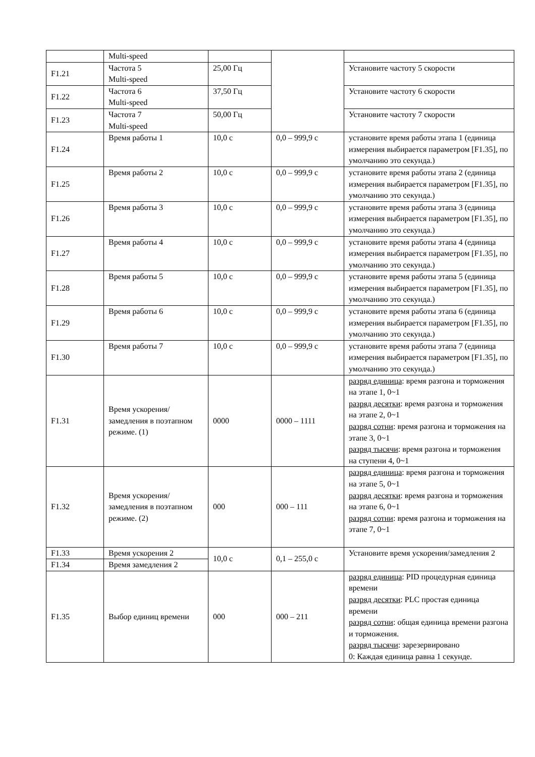| | Multi-speed | | | |
| F1.21 | Частота 5 Multi-speed | 25,00 Гц | | Установите частоту 5 скорости |
| F1.22 | Частота 6 Multi-speed | 37,50 Гц | | Установите частоту 6 скорости |
| F1.23 | Частота 7 Multi-speed | 50,00 Гц | | Установите частоту 7 скорости |
| F1.24 | Время работы 1 | 10,0 с | 0,0 – 999,9 с | установите время работы этапа 1 (единица измерения выбирается параметром [F1.35], по умолчанию это секунда.) |
| F1.25 | Время работы 2 | 10,0 с | 0,0 – 999,9 с | установите время работы этапа 2 (единица измерения выбирается параметром [F1.35], по умолчанию это секунда.) |
| F1.26 | Время работы 3 | 10,0 с | 0,0 – 999,9 с | установите время работы этапа 3 (единица измерения выбирается параметром [F1.35], по умолчанию это секунда.) |
| F1.27 | Время работы 4 | 10,0 с | 0,0 – 999,9 с | установите время работы этапа 4 (единица измерения выбирается параметром [F1.35], по умолчанию это секунда.) |
| F1.28 | Время работы 5 | 10,0 с | 0,0 – 999,9 с | установите время работы этапа 5 (единица измерения выбирается параметром [F1.35], по умолчанию это секунда.) |
| F1.29 | Время работы 6 | 10,0 с | 0,0 – 999,9 с | установите время работы этапа 6 (единица измерения выбирается параметром [F1.35], по умолчанию это секунда.) |
| F1.30 | Время работы 7 | 10,0 с | 0,0 – 999,9 с | установите время работы этапа 7 (единица измерения выбирается параметром [F1.35], по умолчанию это секунда.) |
| F1.31 | Время ускорения/замедления в поэтапном режиме. (1) | 0000 | 0000 – 1111 | разряд единица : время разгона и торможения на этапе 1, 0~1 разряд десятки : время разгона и торможения на этапе 2, 0~1 разряд сотни : время разгона и торможения на этапе 3, 0~1 разряд тысячи : время разгона и торможения на ступени 4, 0~1 |
| F1.32 | Время ускорения/замедления в поэтапном режиме. (2) | 000 | 000 – 111 | разряд единица : время разгона и торможения на этапе 5, 0~1 разряд десятки : время разгона и торможения на этапе 6, 0~1 разряд сотни : время разгона и торможения на этапе 7, 0~1 |
| F1.33 | Время ускорения 2 | 10,0 с | 0,1 – 255,0 с | Установите время ускорения/замедления 2 |
| F1.34 | Время замедления 2 | | | |
| F1.35 | Выбор единиц времени | 000 | 000 – 211 | разряд единица : PID процедурная единица времени разряд десятки : PLC простая единица времени разряд сотни : общая единица времени разгона и торможения. разряд тысячи : зарезервировано 0: Каждая единица равна 1 секунде. |